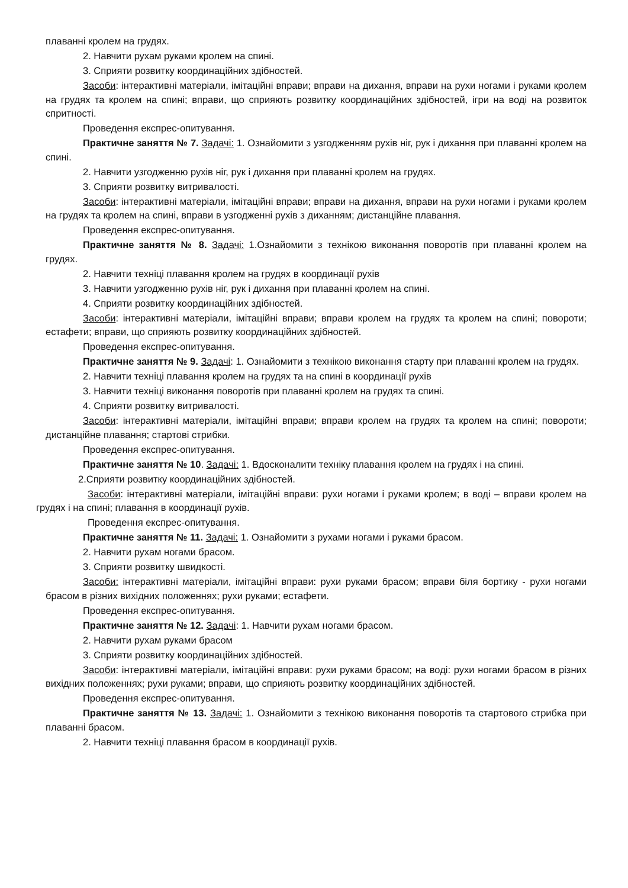плаванні кролем на грудях.
2. Навчити рухам руками кролем на спині.
3. Сприяти розвитку координаційних здібностей.
Засоби: інтерактивні матеріали, імітаційні вправи; вправи на дихання, вправи на рухи ногами і руками кролем на грудях та кролем на спині; вправи, що сприяють розвитку координаційних здібностей, ігри на воді на розвиток спритності.
Проведення експрес-опитування.
Практичне заняття № 7. Задачі: 1. Ознайомити з узгодженням рухів ніг, рук і дихання при плаванні кролем на спині.
2. Навчити узгодженню рухів ніг, рук і дихання при плаванні кролем на грудях.
3. Сприяти розвитку витривалості.
Засоби: інтерактивні матеріали, імітаційні вправи; вправи на дихання, вправи на рухи ногами і руками кролем на грудях та кролем на спині, вправи в узгодженні рухів з диханням; дистанційне плавання.
Проведення експрес-опитування.
Практичне заняття № 8. Задачі: 1.Ознайомити з технікою виконання поворотів при плаванні кролем на грудях.
2. Навчити техніці плавання кролем на грудях в координації рухів
3. Навчити узгодженню рухів ніг, рук і дихання при плаванні кролем на спині.
4. Сприяти розвитку координаційних здібностей.
Засоби: інтерактивні матеріали, імітаційні вправи; вправи кролем на грудях та кролем на спині; повороти; естафети; вправи, що сприяють розвитку координаційних здібностей.
Проведення експрес-опитування.
Практичне заняття № 9. Задачі: 1. Ознайомити з технікою виконання старту при плаванні кролем на грудях.
2. Навчити техніці плавання кролем на грудях та на спині в координації рухів
3. Навчити техніці виконання поворотів при плаванні кролем на грудях та спині.
4. Сприяти розвитку витривалості.
Засоби: інтерактивні матеріали, імітаційні вправи; вправи кролем на грудях та кролем на спині; повороти; дистанційне плавання; стартові стрибки.
Проведення експрес-опитування.
Практичне заняття № 10. Задачі: 1. Вдосконалити техніку плавання кролем на грудях і на спині.
2.Сприяти розвитку координаційних здібностей.
Засоби: інтерактивні матеріали, імітаційні вправи: рухи ногами і руками кролем; в воді – вправи кролем на грудях і на спині; плавання в координації рухів.
Проведення експрес-опитування.
Практичне заняття № 11. Задачі: 1. Ознайомити з рухами ногами і руками брасом.
2. Навчити рухам ногами брасом.
3. Сприяти розвитку швидкості.
Засоби: інтерактивні матеріали, імітаційні вправи: рухи руками брасом; вправи біля бортику - рухи ногами брасом в різних вихідних положеннях; рухи руками; естафети.
Проведення експрес-опитування.
Практичне заняття № 12. Задачі: 1. Навчити рухам ногами брасом.
2. Навчити рухам руками брасом
3. Сприяти розвитку координаційних здібностей.
Засоби: інтерактивні матеріали, імітаційні вправи: рухи руками брасом; на воді: рухи ногами брасом в різних вихідних положеннях; рухи руками; вправи, що сприяють розвитку координаційних здібностей.
Проведення експрес-опитування.
Практичне заняття № 13. Задачі: 1. Ознайомити з технікою виконання поворотів та стартового стрибка при плаванні брасом.
2. Навчити техніці плавання брасом в координації рухів.